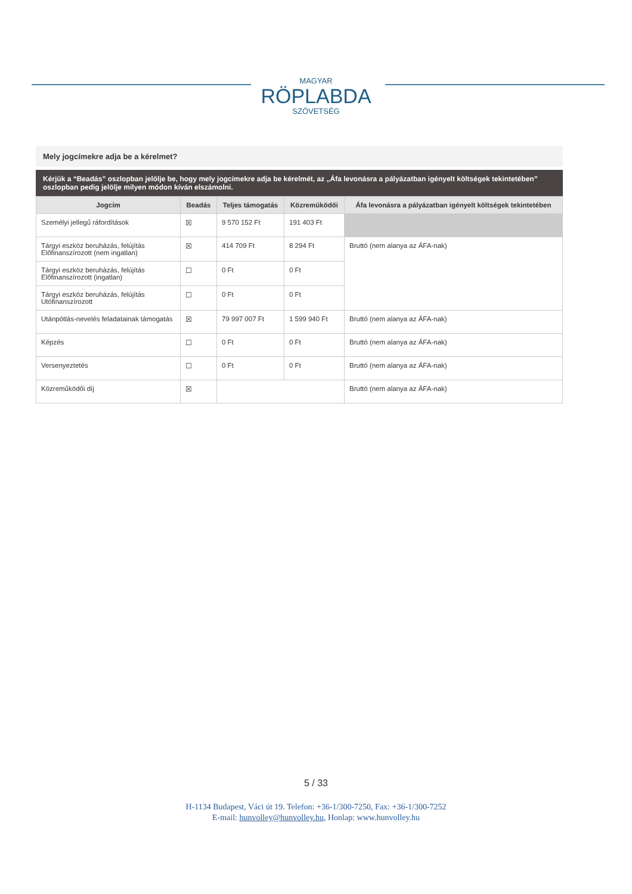MAGYAR
RÖPLABDA
SZÖVETSÉG
Mely jogcímekre adja be a kérelmet?
Kérjük a “Beadás” oszlopban jelölje be, hogy mely jogcímekre adja be kérelmét, az „Áfa levonásra a pályázatban igényelt költségek tekintetében” oszlopban pedig jelölje milyen módon kíván elszámolni.
| Jogcím | Beadás | Teljes támogatás | Közreműködői | Áfa levonásra a pályázatban igényelt költségek tekintetében |
| --- | --- | --- | --- | --- |
| Személyi jellegű ráfordítások | ☒ | 9 570 152 Ft | 191 403 Ft | |
| Tárgyi eszköz beruházás, felújítás Előfinanszírozott (nem ingatlan) | ☒ | 414 709 Ft | 8 294 Ft | Bruttó (nem alanya az ÁFA-nak) |
| Tárgyi eszköz beruházás, felújítás Előfinanszírozott (ingatlan) | ☐ | 0 Ft | 0 Ft | |
| Tárgyi eszköz beruházás, felújítás Utófinanszírozott | ☐ | 0 Ft | 0 Ft | |
| Utánpótlás-nevelés feladatainak támogatás | ☒ | 79 997 007 Ft | 1 599 940 Ft | Bruttó (nem alanya az ÁFA-nak) |
| Képzés | ☐ | 0 Ft | 0 Ft | Bruttó (nem alanya az ÁFA-nak) |
| Versenyeztetés | ☐ | 0 Ft | 0 Ft | Bruttó (nem alanya az ÁFA-nak) |
| Közreműködői díj | ☒ | | | Bruttó (nem alanya az ÁFA-nak) |
5 / 33
H-1134 Budapest, Váci út 19. Telefon: +36-1/300-7250, Fax: +36-1/300-7252
E-mail: hunvolley@hunvolley.hu, Honlap: www.hunvolley.hu